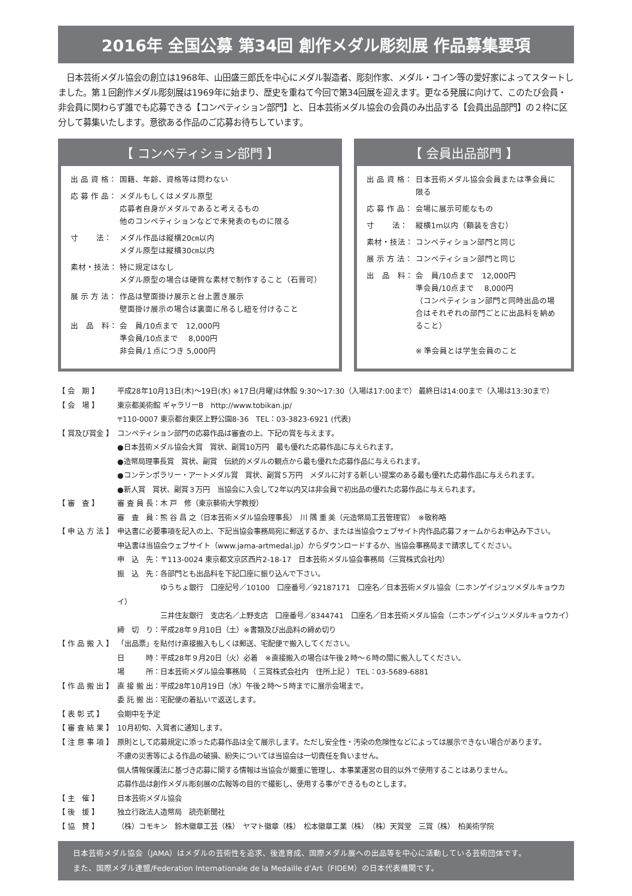2016年 全国公募 第34回 創作メダル彫刻展 作品募集要項
　日本芸術メダル協会の創立は1968年、山田盛三郎氏を中心にメダル製造者、彫刻作家、メダル・コイン等の愛好家によってスタートしました。第１回創作メダル彫刻展は1969年に始まり、歴史を重ねて今回で第34回展を迎えます。更なる発展に向けて、このたび会員・非会員に関わらず誰でも応募できる【コンペティション部門】と、日本芸術メダル協会の会員のみ出品する【会員出品部門】の２枠に区分して募集いたします。意欲ある作品のご応募お待ちしています。
【 コンペティション部門 】
出 品 資 格：
国籍、年齢、資格等は問わない
応 募 作 品：
メダルもしくはメダル原型
応募者自身がメダルであると考えるもの
他のコンペティションなどで未発表のものに限る
寸　　 法： メダル作品は縦横20㎝以内
メダル原型は縦横30㎝以内
素材・技法： 特に規定はなし
メダル原型の場合は硬質な素材で制作すること（石膏可）
展 示 方 法：
作品は壁面掛け展示と台上置き展示
壁面掛け展示の場合は裏面に吊るし紐を付けること
出　品　料： 会　員/10点まで　12,000円
準会員/10点まで　 8,000円
非会員/１点につき 5,000円
【 会員出品部門 】
出 品 資 格：
日本芸術メダル協会会員または準会員に限る
応 募 作 品：
会場に展示可能なもの
寸　　 法： 縦横1m以内（額装を含む）
素材・技法： コンペティション部門と同じ
展 示 方 法：
コンペティション部門と同じ
出　品　料： 会　員/10点まで　12,000円
準会員/10点まで　 8,000円
（コンペティション部門と同時出品の場合はそれぞれの部門ごとに出品料を納めること）
※ 準会員とは学生会員のこと
【 会　期 】 平成28年10月13日(木)～19日(水) ※17日(月曜)は休館 9:30～17:30（入場は17:00まで） 最終日は14:00まで（入場は13:30まで）
【 会　場 】 東京都美術館 ギャラリーB　http://www.tobikan.jp/
〒110-0007 東京都台東区上野公園8-36　TEL：03-3823-6921 (代表)
【 賞及び賞金 】
コンペティション部門の応募作品は審査の上、下記の賞を与えます。
●日本芸術メダル協会大賞　賞状、副賞10万円　最も優れた応募作品に与えられます。
●造幣局理事長賞　賞状、副賞　伝統的メダルの観点から最も優れた応募作品に与えられます。
●コンテンポラリー・アートメダル賞　賞状、副賞５万円　メダルに対する新しい提案のある最も優れた応募作品に与えられます。
●新人賞　賞状、副賞３万円　当協会に入会して2年以内又は非会員で初出品の優れた応募作品に与えられます。
【 審　査 】 審 査 員 長：木 戸　修（東京藝術大学教授）
審　査　員：熊 谷 昌 之（日本芸術メダル協会理事長）　川 隅 重 美（元造幣局工芸管理官）　※敬称略
【 申 込 方 法 】
申込書に必要事項を記入の上、下記当協会事務局宛に郵送するか、または当協会ウェブサイト内作品応募フォームからお申込み下さい。
申込書は当協会ウェブサイト（www.jama-artmedal.jp）からダウンロードするか、当協会事務局まで請求してください。
申　込　先：〒113-0024 東京都文京区西片2-18-17　日本芸術メダル協会事務局（三賞株式会社内）
振　込　先：各部門とも出品料を下記口座に振り込んで下さい。
　　　　　　ゆうちょ銀行　口座記号／10100　口座番号／92187171　口座名／日本芸術メダル協会（ニホンゲイジュツメダルキョウカイ）
　　　　　　三井住友銀行　支店名／上野支店　口座番号／8344741　口座名／日本芸術メダル協会（ニホンゲイジュツメダルキョウカイ）
締　切　り：平成28年９月10日（土）※書類及び出品料の締め切り
【 作 品 搬 入 】
「出品票」を貼付け直接搬入もしくは郵送、宅配便で搬入してください。
日　　　時：平成28年９月20日（火）必着　※直接搬入の場合は午後２時～６時の間に搬入してください。
場　　　所：日本芸術メダル協会事務局 （ 三賞株式会社内　住所上記 ） TEL：03-5689-6881
【 作 品 搬 出 】
直 接 搬 出：平成28年10月19日（水）午後２時～５時までに展示会場まで。
委 託 搬 出：宅配便の着払いで返送します。
【 表 彰 式 】 会期中を予定
【 審 査 結 果 】
10月初旬、入賞者に通知します。
【 注 意 事 項 】
原則として応募規定に添った応募作品は全て展示します。ただし安全性・汚染の危険性などによっては展示できない場合があります。
不慮の災害等による作品の破損、紛失については当協会は一切責任を負いません。
個人情報保護法に基づき応募に関する情報は当協会が厳重に管理し、本事業運営の目的以外で使用することはありません。
応募作品は創作メダル彫刻展の広報等の目的で撮影し、使用する事ができるものとします。
【 主　催 】 日本芸術メダル協会
【 後　援 】 独立行政法人造幣局　読売新聞社
【 協　賛 】 （株）コモキン　鈴木徽章工芸（株）　ヤマト徽章（株）　松本徽章工業（株）　（株）天賞堂　三賞（株）　柏美術学院
日本芸術メダル協会（JAMA）はメダルの芸術性を追求、後進育成、国際メダル展への出品等を中心に活動している芸術団体です。
また、国際メダル連盟/Federation Internationale de la Medaille d’Art（FIDEM）の日本代表機関です。